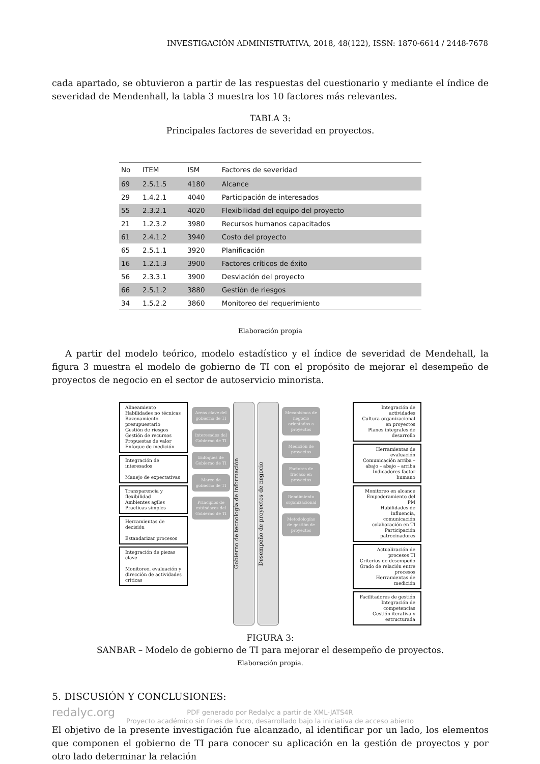INVESTIGACIÓN ADMINISTRATIVA, 2018, 48(122), ISSN: 1870-6614 / 2448-7678
cada apartado, se obtuvieron a partir de las respuestas del cuestionario y mediante el índice de severidad de Mendenhall, la tabla 3 muestra los 10 factores más relevantes.
TABLA 3:
Principales factores de severidad en proyectos.
| No | ITEM | ISM | Factores de severidad |
| --- | --- | --- | --- |
| 69 | 2.5.1.5 | 4180 | Alcance |
| 29 | 1.4.2.1 | 4040 | Participación de interesados |
| 55 | 2.3.2.1 | 4020 | Flexibilidad del equipo del proyecto |
| 21 | 1.2.3.2 | 3980 | Recursos humanos capacitados |
| 61 | 2.4.1.2 | 3940 | Costo del proyecto |
| 65 | 2.5.1.1 | 3920 | Planificación |
| 16 | 1.2.1.3 | 3900 | Factores críticos de éxito |
| 56 | 2.3.3.1 | 3900 | Desviación del proyecto |
| 66 | 2.5.1.2 | 3880 | Gestión de riesgos |
| 34 | 1.5.2.2 | 3860 | Monitoreo del requerimiento |
Elaboración propia
A partir del modelo teórico, modelo estadístico y el índice de severidad de Mendehall, la figura 3 muestra el modelo de gobierno de TI con el propósito de mejorar el desempeño de proyectos de negocio en el sector de autoservicio minorista.
Alineamiento
Habilidades no técnicas
Razonamiento presupuestario
Gestión de riesgos
Gestión de recursos
Propuestas de valor
Enfoque de medición
Integración de interesados
Manejo de expectativas
Transparencia y flexibilidad
Ambientes agiles
Practicas simples
Herramientas de decisión
Estandarizar procesos
Integración de piezas clave
Monitoreo, evaluación y dirección de actividades criticas
Areas clave del gobierno de TI
Interesados del Gobierno de TI
Enfoques de Gobierno de TI
Marco de gobierno de TI
Principios de estándares del Gobierno de TI
Gobierno de tecnología de información
Desempeño de proyectos de negocio
Mecanismos de negocio orientados a proyectos
Medición de proyectos
Factores de fracaso en proyectos
Rendimiento organizacional
Metodologías de gestión de proyectos
Integración de actividades
Cultura organizacional en proyectos
Planes integrales de desarrollo
Herramientas de evaluación
Comunicación arriba – abajo – abajo – arriba
Indicadores factor humano
Monitoreo en alcance
Empoderamiento del PM
Habilidades de influencia, comunicación colaboración en TI
Participación patrocinadores
Actualización de procesos TI
Criterios de desempeño
Grado de relación entre procesos
Herramientas de medición
Facilitadores de gestión
Integración de competencias
Gestión iterativa y estructurada
FIGURA 3:
SANBAR – Modelo de gobierno de TI para mejorar el desempeño de proyectos.
Elaboración propia.
5. DISCUSIÓN Y CONCLUSIONES:
El objetivo de la presente investigación fue alcanzado, al identificar por un lado, los elementos que componen el gobierno de TI para conocer su aplicación en la gestión de proyectos y por otro lado determinar la relación
redalyc.org PDF generado por Redalyc a partir de XML-JATS4R
Proyecto académico sin fines de lucro, desarrollado bajo la iniciativa de acceso abierto